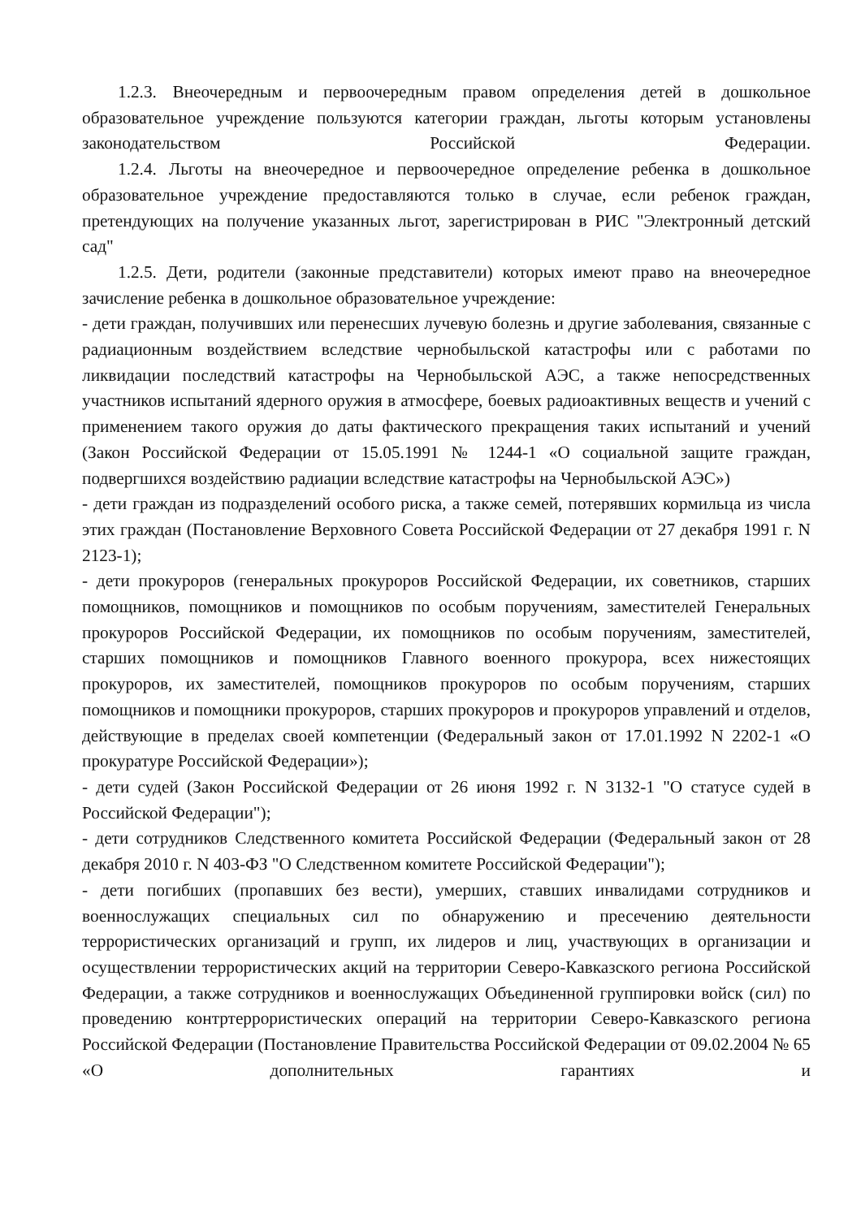1.2.3. Внеочередным и первоочередным правом определения детей в дошкольное образовательное учреждение пользуются категории граждан, льготы которым установлены законодательством Российской Федерации.
1.2.4. Льготы на внеочередное и первоочередное определение ребенка в дошкольное образовательное учреждение предоставляются только в случае, если ребенок граждан, претендующих на получение указанных льгот, зарегистрирован в РИС "Электронный детский сад"
1.2.5. Дети, родители (законные представители) которых имеют право на внеочередное зачисление ребенка в дошкольное образовательное учреждение:
- дети граждан, получивших или перенесших лучевую болезнь и другие заболевания, связанные с радиационным воздействием вследствие чернобыльской катастрофы или с работами по ликвидации последствий катастрофы на Чернобыльской АЭС, а также непосредственных участников испытаний ядерного оружия в атмосфере, боевых радиоактивных веществ и учений с применением такого оружия до даты фактического прекращения таких испытаний и учений (Закон Российской Федерации от 15.05.1991 № 1244-1 «О социальной защите граждан, подвергшихся воздействию радиации вследствие катастрофы на Чернобыльской АЭС»)
- дети граждан из подразделений особого риска, а также семей, потерявших кормильца из числа этих граждан (Постановление Верховного Совета Российской Федерации от 27 декабря 1991 г. N 2123-1);
- дети прокуроров (генеральных прокуроров Российской Федерации, их советников, старших помощников, помощников и помощников по особым поручениям, заместителей Генеральных прокуроров Российской Федерации, их помощников по особым поручениям, заместителей, старших помощников и помощников Главного военного прокурора, всех нижестоящих прокуроров, их заместителей, помощников прокуроров по особым поручениям, старших помощников и помощники прокуроров, старших прокуроров и прокуроров управлений и отделов, действующие в пределах своей компетенции (Федеральный закон от 17.01.1992 N 2202-1 «О прокуратуре Российской Федерации»);
- дети судей (Закон Российской Федерации от 26 июня 1992 г. N 3132-1 "О статусе судей в Российской Федерации");
- дети сотрудников Следственного комитета Российской Федерации (Федеральный закон от 28 декабря 2010 г. N 403-ФЗ "О Следственном комитете Российской Федерации");
- дети погибших (пропавших без вести), умерших, ставших инвалидами сотрудников и военнослужащих специальных сил по обнаружению и пресечению деятельности террористических организаций и групп, их лидеров и лиц, участвующих в организации и осуществлении террористических акций на территории Северо-Кавказского региона Российской Федерации, а также сотрудников и военнослужащих Объединенной группировки войск (сил) по проведению контртеррористических операций на территории Северо-Кавказского региона Российской Федерации (Постановление Правительства Российской Федерации от 09.02.2004 № 65 «О дополнительных гарантиях и